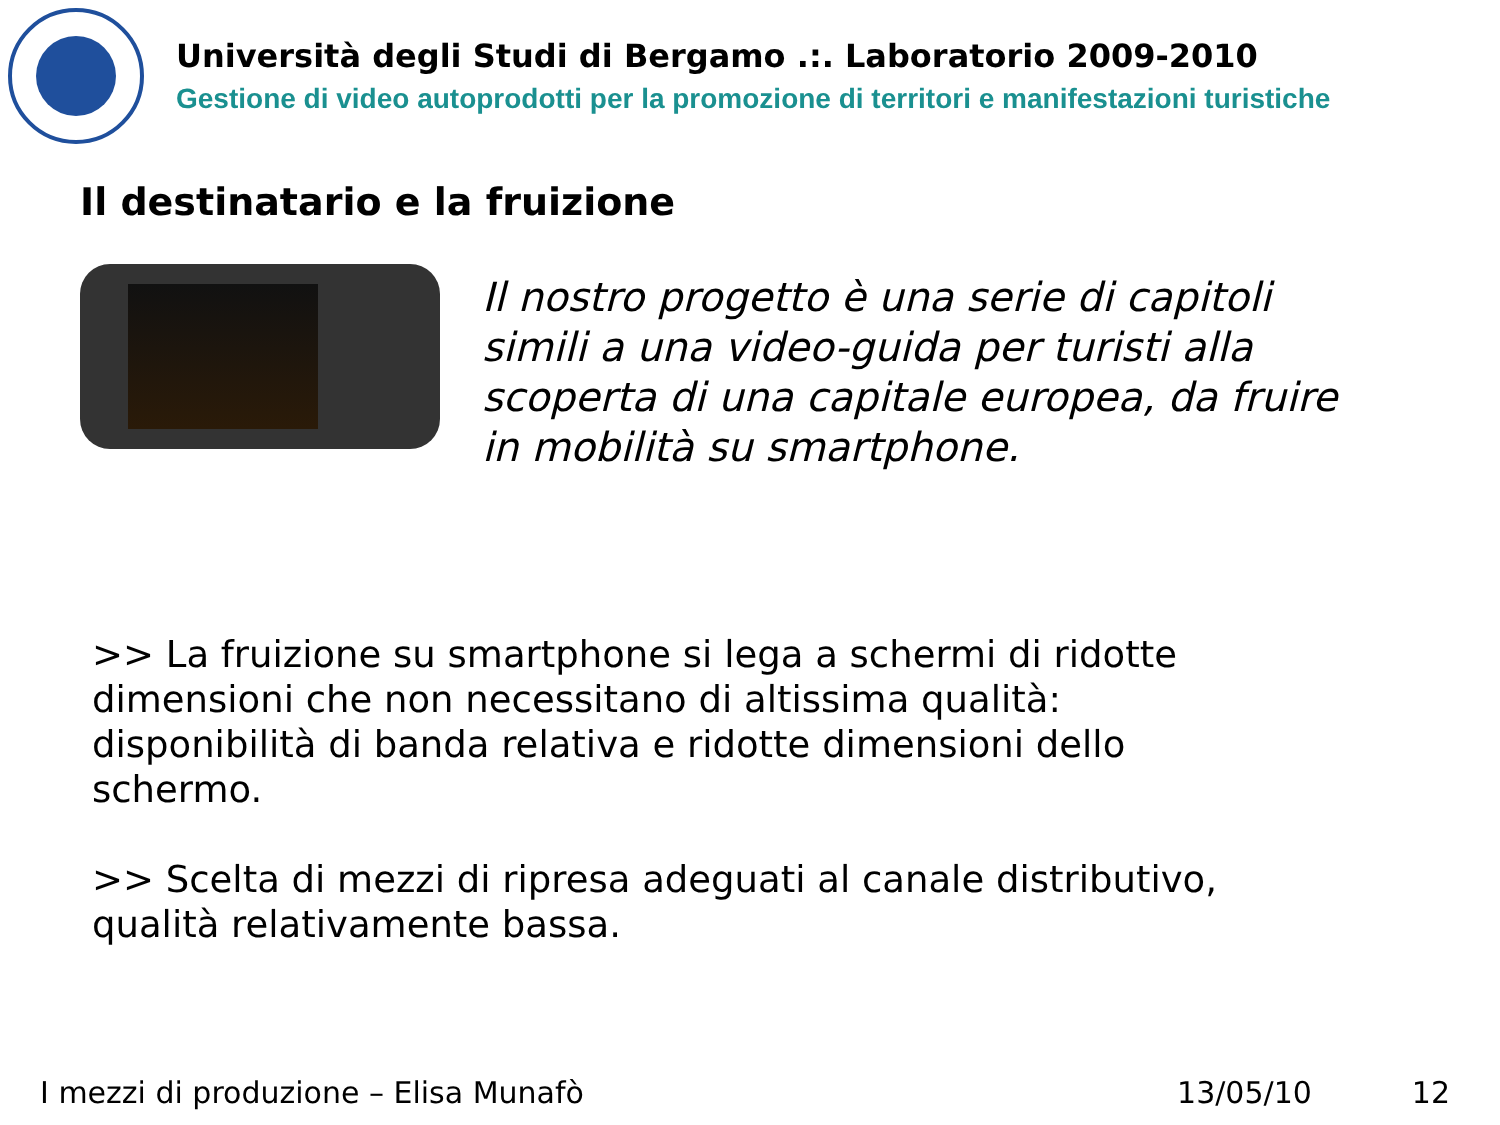Università degli Studi di Bergamo .:. Laboratorio 2009-2010
Gestione di video autoprodotti per la promozione di territori e manifestazioni turistiche
Il destinatario e la fruizione
Il nostro progetto è una serie di capitoli simili a una video-guida per turisti alla scoperta di una capitale europea, da fruire in mobilità su smartphone.
>> La fruizione su smartphone si lega a schermi di ridotte dimensioni che non necessitano di altissima qualità: disponibilità di banda relativa e ridotte dimensioni dello schermo.
>> Scelta di mezzi di ripresa adeguati al canale distributivo, qualità relativamente bassa.
I mezzi di produzione – Elisa Munafò 13/05/10 12